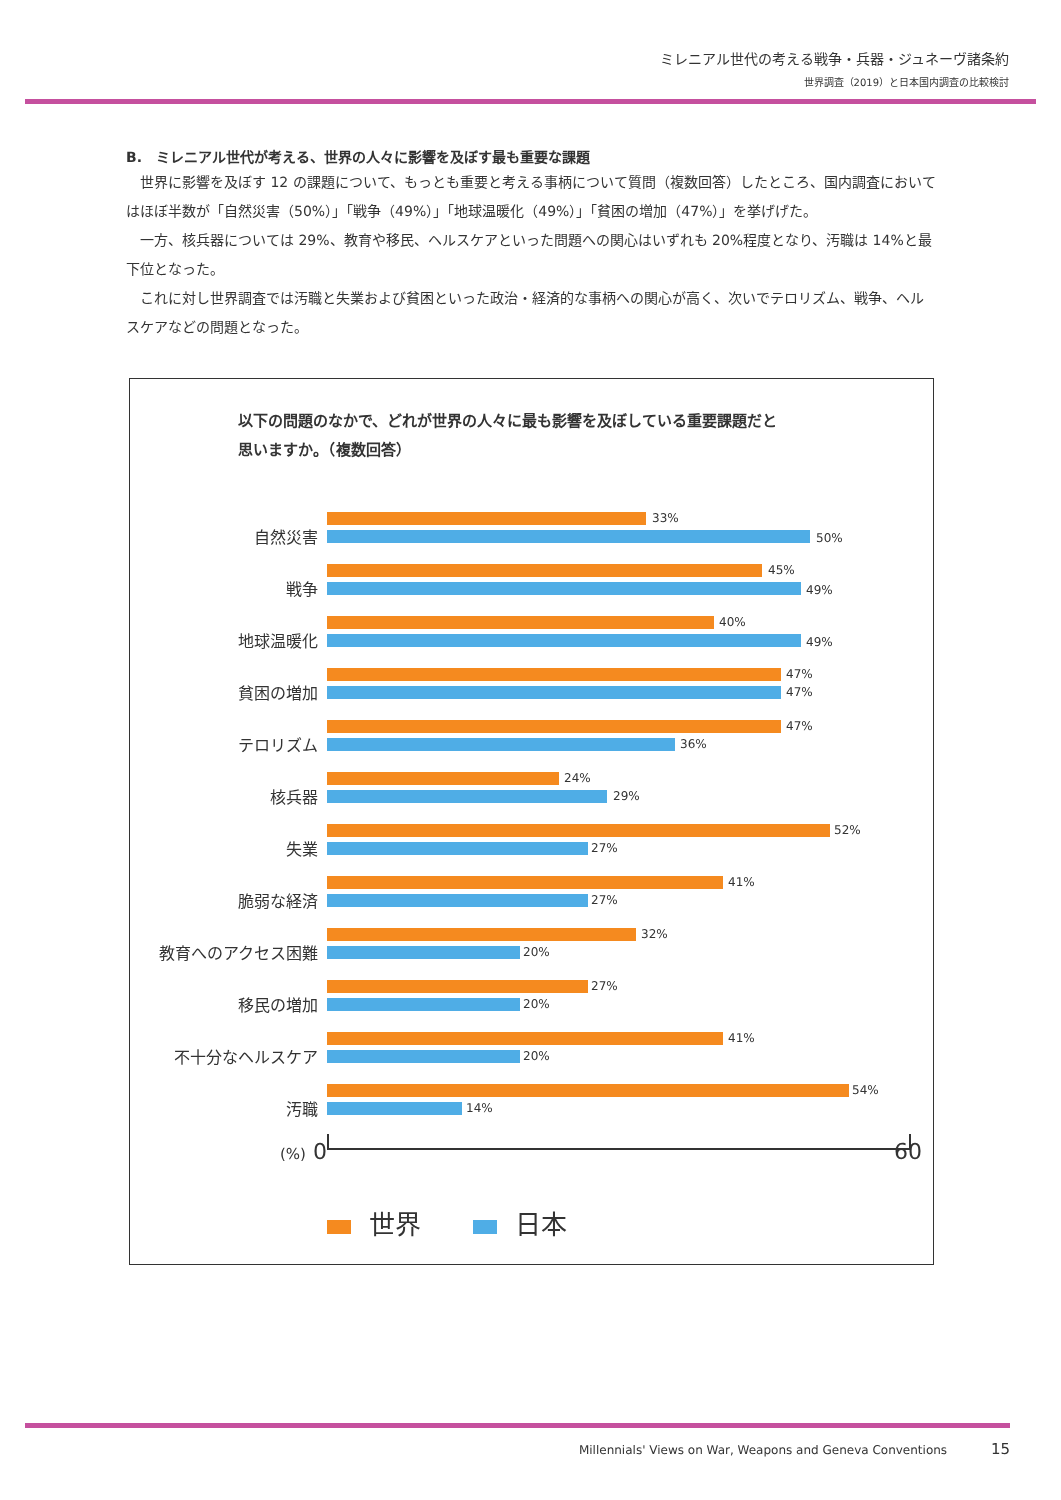ミレニアル世代の考える戦争・兵器・ジュネーヴ諸条約
世界調査（2019）と日本国内調査の比較検討
B.　ミレニアル世代が考える、世界の人々に影響を及ぼす最も重要な課題
世界に影響を及ぼす 12 の課題について、もっとも重要と考える事柄について質問（複数回答）したところ、国内調査においてはほぼ半数が「自然災害（50%）」「戦争（49%）」「地球温暖化（49%）」「貧困の増加（47%）」を挙げげた。
一方、核兵器については 29%、教育や移民、ヘルスケアといった問題への関心はいずれも 20%程度となり、汚職は 14%と最下位となった。
これに対し世界調査では汚職と失業および貧困といった政治・経済的な事柄への関心が高く、次いでテロリズム、戦争、ヘルスケアなどの問題となった。
以下の問題のなかで、どれが世界の人々に最も影響を及ぼしている重要課題だと
思いますか。（複数回答）
自然災害
33%
50%
戦争
45%
49%
地球温暖化
40%
49%
貧困の増加
47%
47%
テロリズム
47%
36%
核兵器
24%
29%
失業
52%
27%
脆弱な経済
41%
27%
教育へのアクセス困難
32%
20%
移民の増加
27%
20%
不十分なヘルスケア
41%
20%
汚職
54%
14%
(%) 0 60
世界　　 日本
Millennials' Views on War, Weapons and Geneva Conventions 15